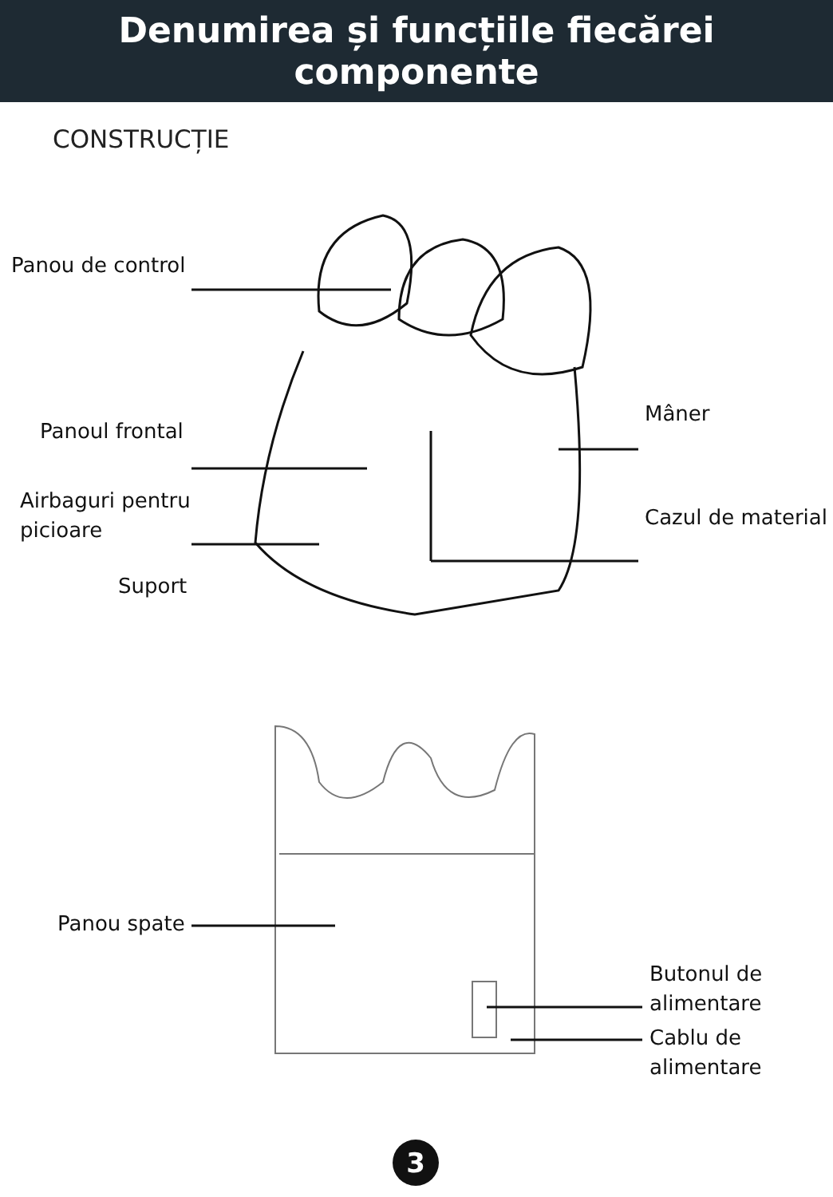Denumirea și funcțiile fiecărei
componente
CONSTRUCȚIE
Panou de control
Panoul frontal
Mâner
Airbaguri pentru
picioare
Cazul de material
Suport
Panou spate
Butonul de
alimentare
Cablu de
alimentare
3